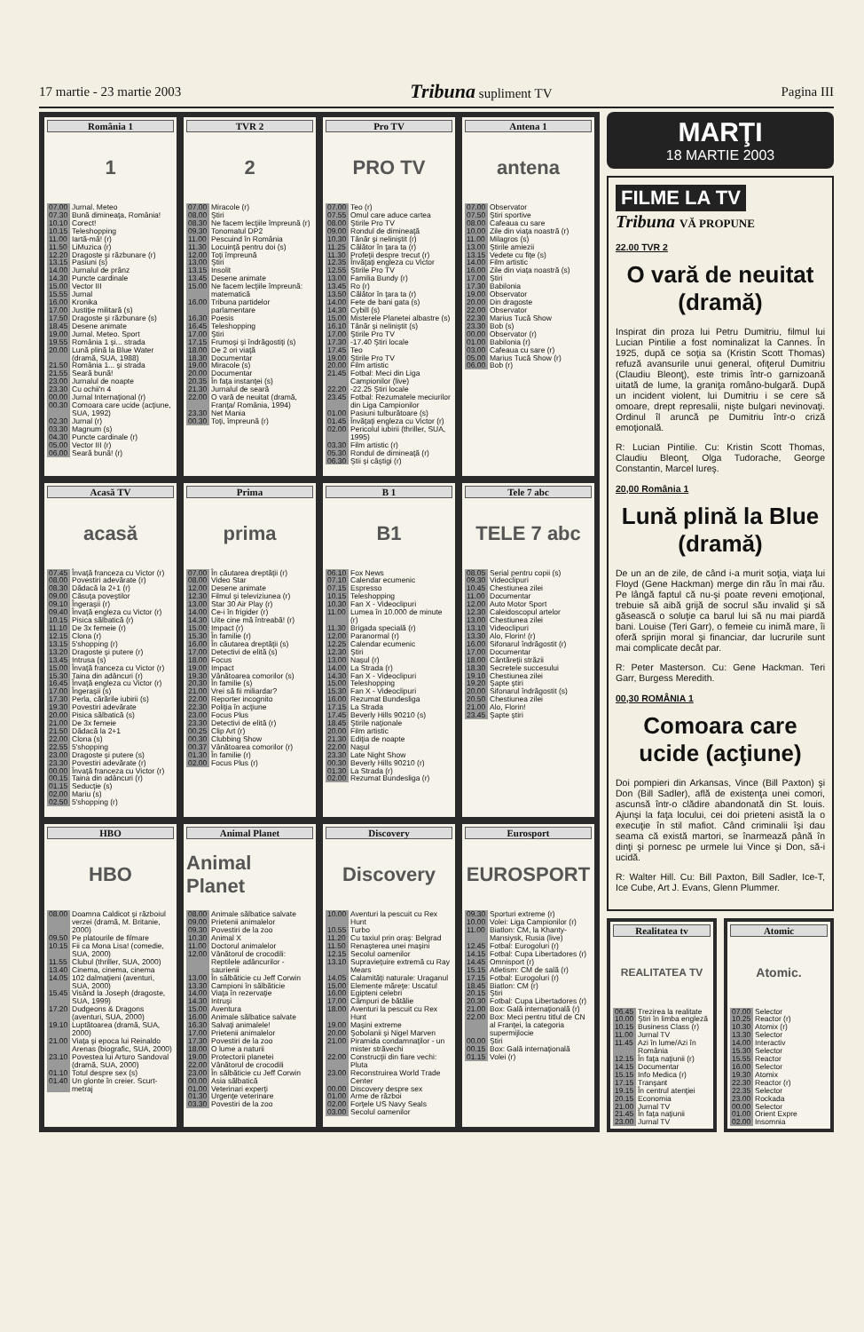17 martie - 23 martie 2003 Tribuna supliment TV Pagina III
România 1
1
| 07.00 | Jurnal. Meteo |
| 07.30 | Bună dimineaţa, România! |
| 10.10 | Corect! |
| 10.15 | Teleshopping |
| 11.00 | Iartă-mă! (r) |
| 11.50 | LiMuzica (r) |
| 12.20 | Dragoste şi răzbunare (r) |
| 13.15 | Pasiuni (s) |
| 14.00 | Jurnalul de prânz |
| 14.30 | Puncte cardinale |
| 15.00 | Vector III |
| 15.55 | Jurnal |
| 16.00 | Kronika |
| 17.00 | Justiţie militară (s) |
| 17.50 | Dragoste şi răzbunare (s) |
| 18.45 | Desene animate |
| 19.00 | Jurnal. Meteo. Sport |
| 19.55 | România 1 şi... strada |
| 20.00 | Lună plină la Blue Water (dramă, SUA, 1988) |
| 21.50 | România 1... şi strada |
| 21.55 | Seară bună! |
| 23.00 | Jurnalul de noapte |
| 23.30 | Cu ochii'n 4 |
| 00.00 | Jurnal Internaţional (r) |
| 00.30 | Comoara care ucide (acţiune, SUA, 1992) |
| 02.30 | Jurnal (r) |
| 03.30 | Magnum (s) |
| 04.30 | Puncte cardinale (r) |
| 05.00 | Vector III (r) |
| 06.00 | Seară bună! (r) |
TVR 2
2
| 07.00 | Miracole (r) |
| 08.00 | Ştiri |
| 08.30 | Ne facem lecţiile împreună (r) |
| 09.30 | Tonomatul DP2 |
| 11.00 | Pescuind în România |
| 11.30 | Locuinţă pentru doi (s) |
| 12.00 | Toţi împreună |
| 13.00 | Ştiri |
| 13.15 | Insolit |
| 13.45 | Desene animate |
| 15.00 | Ne facem lecţiile împreună: matematică |
| 16.00 | Tribuna partidelor parlamentare |
| 16.30 | Poesis |
| 16.45 | Teleshopping |
| 17.00 | Ştiri |
| 17.15 | Frumoşi şi îndrăgostiţi (s) |
| 18.00 | De 2 ori viaţă |
| 18.30 | Documentar |
| 19.00 | Miracole (s) |
| 20.00 | Documentar |
| 20.35 | În faţa instanţei (s) |
| 21.30 | Jurnalul de seară |
| 22.00 | O vară de neuitat (dramă, Franţa/ România, 1994) |
| 23.30 | Net Mania |
| 00.30 | Toţi, împreună (r) |
Pro TV
PRO TV
| 07.00 | Teo (r) |
| 07.55 | Omul care aduce cartea |
| 08.00 | Ştirile Pro TV |
| 09.00 | Rondul de dimineaţă |
| 10.30 | Tânăr şi neliniştit (r) |
| 11.25 | Călător în ţara ta (r) |
| 11.30 | Profeţii despre trecut (r) |
| 12.35 | Învăţaţi engleza cu Victor |
| 12.55 | Ştirile Pro TV |
| 13.00 | Familia Bundy (r) |
| 13.45 | Ro (r) |
| 13.50 | Călător în ţara ta (r) |
| 14.00 | Fete de bani gata (s) |
| 14.30 | Cybill (s) |
| 15.00 | Misterele Planetei albastre (s) |
| 16.10 | Tânăr şi neliniştit (s) |
| 17.00 | Ştirile Pro TV |
| 17.30 | -17.40 Ştiri locale |
| 17.45 | Teo |
| 19.00 | Ştirile Pro TV |
| 20.00 | Film artistic |
| 21.45 | Fotbal: Meci din Liga Campionilor (live) |
| 22.20 | -22.25 Ştiri locale |
| 23.45 | Fotbal: Rezumatele meciurilor din Liga Campionilor |
| 01.00 | Pasiuni tulburătoare (s) |
| 01.45 | Învăţaţi engleza cu Victor (r) |
| 02.00 | Pericolul iubirii (thriller, SUA, 1995) |
| 03.30 | Film artistic (r) |
| 05.30 | Rondul de dimineaţă (r) |
| 06.30 | Ştii şi câştigi (r) |
Antena 1
antena
| 07.00 | Observator |
| 07.50 | Ştiri sportive |
| 08.00 | Cafeaua cu sare |
| 10.00 | Zile din viaţa noastră (r) |
| 11.00 | Milagros (s) |
| 13.00 | Ştirile amiezii |
| 13.15 | Vedete cu fiţe (s) |
| 14.00 | Film artistic |
| 16.00 | Zile din viaţa noastră (s) |
| 17.00 | Ştiri |
| 17.30 | Babilonia |
| 19.00 | Observator |
| 20.00 | Din dragoste |
| 22.00 | Observator |
| 22.30 | Marius Tucă Show |
| 23.30 | Bob (s) |
| 00.00 | Observator (r) |
| 01.00 | Babilonia (r) |
| 03.00 | Cafeaua cu sare (r) |
| 05.00 | Marius Tucă Show (r) |
| 06.00 | Bob (r) |
Acasă TV
acasă
| 07.45 | Învaţă franceza cu Victor (r) |
| 08.00 | Povestiri adevărate (r) |
| 08.30 | Dădacă la 2+1 (r) |
| 09.00 | Căsuţa poveştilor |
| 09.10 | Îngeraşii (r) |
| 09.40 | Învaţă engleza cu Victor (r) |
| 10.15 | Pisica sălbatică (r) |
| 11.10 | De 3x femeie (r) |
| 12.15 | Clona (r) |
| 13.15 | 5'shopping (r) |
| 13.20 | Dragoste şi putere (r) |
| 13.45 | Intrusa (s) |
| 15.00 | Învaţă franceza cu Victor (r) |
| 15.30 | Taina din adâncuri (r) |
| 16.45 | Învaţă engleza cu Victor (r) |
| 17.00 | Îngeraşii (s) |
| 17.30 | Perla, cărările iubirii (s) |
| 19.30 | Povestiri adevărate |
| 20.00 | Pisica sălbatică (s) |
| 21.00 | De 3x femeie |
| 21.50 | Dădacă la 2+1 |
| 22.00 | Clona (s) |
| 22.55 | 5'shopping |
| 23.00 | Dragoste şi putere (s) |
| 23.30 | Povestiri adevărate (r) |
| 00.00 | Învaţă franceza cu Victor (r) |
| 00.15 | Taina din adâncuri (r) |
| 01.15 | Seducţie (s) |
| 02.00 | Mariu (s) |
| 02.50 | 5'shopping (r) |
Prima
prima
| 07.00 | În căutarea dreptăţii (r) |
| 08.00 | Video Star |
| 12.00 | Desene animate |
| 12.30 | Filmul şi televiziunea (r) |
| 13.00 | Star 30 Air Play (r) |
| 14.00 | Ce-i în frigider (r) |
| 14.30 | Uite cine mă întreabă! (r) |
| 15.00 | Impact (r) |
| 15.30 | În familie (r) |
| 16.00 | În căutarea dreptăţii (s) |
| 17.00 | Detectivi de elită (s) |
| 18.00 | Focus |
| 19.00 | Impact |
| 19.30 | Vânătoarea comorilor (s) |
| 20.30 | În familie (s) |
| 21.00 | Vrei să fii miliardar? |
| 22.00 | Reporter incognito |
| 22.30 | Poliţia în acţiune |
| 23.00 | Focus Plus |
| 23.30 | Detectivi de elită (r) |
| 00.25 | Clip Art (r) |
| 00.30 | Clubbing Show |
| 00.37 | Vânătoarea comorilor (r) |
| 01.30 | În familie (r) |
| 02.00 | Focus Plus (r) |
B 1
B1
| 06.10 | Fox News |
| 07.10 | Calendar ecumenic |
| 07.15 | Espresso |
| 10.15 | Teleshopping |
| 10.30 | Fan X - Videoclipuri |
| 11.00 | Lumea în 10.000 de minute (r) |
| 11.30 | Brigada specială (r) |
| 12.00 | Paranormal (r) |
| 12.25 | Calendar ecumenic |
| 12.30 | Ştiri |
| 13.00 | Naşul (r) |
| 14.00 | La Strada (r) |
| 14.30 | Fan X - Videoclipuri |
| 15.00 | Teleshopping |
| 15.30 | Fan X - Videoclipuri |
| 16.00 | Rezumat Bundesliga |
| 17.15 | La Strada |
| 17.45 | Beverly Hills 90210 (s) |
| 18.45 | Ştirile naţionale |
| 20.00 | Film artistic |
| 21.30 | Ediţia de noapte |
| 22.00 | Naşul |
| 23.30 | Late Night Show |
| 00.30 | Beverly Hills 90210 (r) |
| 01.30 | La Strada (r) |
| 02.00 | Rezumat Bundesliga (r) |
Tele 7 abc
TELE 7 abc
| 08.05 | Serial pentru copii (s) |
| 09.30 | Videoclipuri |
| 10.45 | Chestiunea zilei |
| 11.00 | Documentar |
| 12.00 | Auto Motor Sport |
| 12.30 | Caleidoscopul artelor |
| 13.00 | Chestiunea zilei |
| 13.10 | Videoclipuri |
| 13.30 | Alo, Florin! (r) |
| 16.00 | Sifonarul îndrăgostit (r) |
| 17.00 | Documentar |
| 18.00 | Cântăreţii străzii |
| 18.30 | Secretele succesului |
| 19.10 | Chestiunea zilei |
| 19.20 | Şapte ştiri |
| 20.00 | Sifonarul îndrăgostit (s) |
| 20.50 | Chestiunea zilei |
| 21.00 | Alo, Florin! |
| 23.45 | Şapte ştiri |
HBO
HBO
| 08.00 | Doamna Caldicot şi războiul verzei (dramă, M. Britanie, 2000) |
| 09.50 | Pe platourile de filmare |
| 10.15 | Fii ca Mona Lisa! (comedie, SUA, 2000) |
| 11.55 | Clubul (thriller, SUA, 2000) |
| 13.40 | Cinema, cinema, cinema |
| 14.05 | 102 dalmaţieni (aventuri, SUA, 2000) |
| 15.45 | Visând la Joseph (dragoste, SUA, 1999) |
| 17.20 | Dudgeons & Dragons (aventuri, SUA, 2000) |
| 19.10 | Luptătoarea (dramă, SUA, 2000) |
| 21.00 | Viaţa şi epoca lui Reinaldo Arenas (biografic, SUA, 2000) |
| 23.10 | Povestea lui Arturo Sandoval (dramă, SUA, 2000) |
| 01.10 | Totul despre sex (s) |
| 01.40 | Un glonte în creier. Scurt-metraj |
Animal Planet
Animal Planet
| 08.00 | Animale sălbatice salvate |
| 09.00 | Prietenii animalelor |
| 09.30 | Povestiri de la zoo |
| 10.30 | Animal X |
| 11.00 | Doctorul animalelor |
| 12.00 | Vânătorul de crocodili: Reptilele adâncurilor - saurienii |
| 13.00 | În sălbăticie cu Jeff Corwin |
| 13.30 | Campioni în sălbăticie |
| 14.00 | Viaţa în rezervaţie |
| 14.30 | Intruşi |
| 15.00 | Aventura |
| 16.00 | Animale sălbatice salvate |
| 16.30 | Salvaţi animalele! |
| 17.00 | Prietenii animalelor |
| 17.30 | Povestiri de la zoo |
| 18.00 | O lume a naturii |
| 19.00 | Protectorii planetei |
| 22.00 | Vânătorul de crocodili |
| 23.00 | În sălbăticie cu Jeff Corwin |
| 00.00 | Asia sălbatică |
| 01.00 | Veterinari experţi |
| 01.30 | Urgenţe veterinare |
| 03.30 | Povestiri de la zoo |
Discovery
Discovery
| 10.00 | Aventuri la pescuit cu Rex Hunt |
| 10.55 | Turbo |
| 11.20 | Cu taxiul prin oraş: Belgrad |
| 11.50 | Renaşterea unei maşini |
| 12.15 | Secolul oamenilor |
| 13.10 | Supravieţuire extremă cu Ray Mears |
| 14.05 | Calamităţi naturale: Uraganul |
| 15.00 | Elemente măreţe: Uscatul |
| 16.00 | Egipteni celebri |
| 17.00 | Câmpuri de bătălie |
| 18.00 | Aventuri la pescuit cu Rex Hunt |
| 19.00 | Maşini extreme |
| 20.00 | Şobolanii şi Nigel Marven |
| 21.00 | Piramida condamnaţilor - un mister străvechi |
| 22.00 | Construcţii din fiare vechi: Pluta |
| 23.00 | Reconstruirea World Trade Center |
| 00.00 | Discovery despre sex |
| 01.00 | Arme de război |
| 02.00 | Forţele US Navy Seals |
| 03.00 | Secolul oamenilor |
Eurosport
EUROSPORT
| 09.30 | Sporturi extreme (r) |
| 10.00 | Volei: Liga Campionilor (r) |
| 11.00 | Biatlon: CM, la Khanty-Mansiysk, Rusia (live) |
| 12.45 | Fotbal: Eurogoluri (r) |
| 14.15 | Fotbal: Cupa Libertadores (r) |
| 14.45 | Omnisport (r) |
| 15.15 | Atletism: CM de sală (r) |
| 17.15 | Fotbal: Eurogoluri (r) |
| 18.45 | Biatlon: CM (r) |
| 20.15 | Ştiri |
| 20.30 | Fotbal: Cupa Libertadores (r) |
| 21.00 | Box: Gală internaţională (r) |
| 22.00 | Box: Meci pentru titlul de CN al Franţei, la categoria supermijlocie |
| 00.00 | Ştiri |
| 00.15 | Box: Gală internaţională |
| 01.15 | Volei (r) |
MARŢI
18 MARTIE 2003
FILME LA TV
Tribuna VĂ PROPUNE
22.00 TVR 2
O vară de neuitat (dramă)
Inspirat din proza lui Petru Dumitriu, filmul lui Lucian Pintilie a fost nominalizat la Cannes. În 1925, după ce soţia sa (Kristin Scott Thomas) refuză avansurile unui general, ofiţerul Dumitriu (Claudiu Bleonţ), este trimis într-o garnizoană uitată de lume, la graniţa româno-bulgară. După un incident violent, lui Dumitriu i se cere să omoare, drept represalii, nişte bulgari nevinovaţi. Ordinul îl aruncă pe Dumitriu într-o criză emoţională.
R: Lucian Pintilie. Cu: Kristin Scott Thomas, Claudiu Bleonţ, Olga Tudorache, George Constantin, Marcel Iureş.
20,00 România 1
Lună plină la Blue (dramă)
De un an de zile, de când i-a murit soţia, viaţa lui Floyd (Gene Hackman) merge din rău în mai rău. Pe lângă faptul că nu-şi poate reveni emoţional, trebuie să aibă grijă de socrul său invalid şi să găsească o soluţie ca barul lui să nu mai piardă bani. Louise (Teri Garr), o femeie cu inimă mare, îi oferă sprijin moral şi financiar, dar lucrurile sunt mai complicate decât par.
R: Peter Masterson. Cu: Gene Hackman. Teri Garr, Burgess Meredith.
00,30 ROMÂNIA 1
Comoara care ucide (acţiune)
Doi pompieri din Arkansas, Vince (Bill Paxton) şi Don (Bill Sadler), află de existenţa unei comori, ascunsă într-o clădire abandonată din St. louis. Ajunşi la faţa locului, cei doi prieteni asistă la o execuţie în stil mafiot. Când criminalii îşi dau seama că există martori, se înarmează până în dinţi şi pornesc pe urmele lui Vince şi Don, să-i ucidă.
R: Walter Hill. Cu: Bill Paxton, Bill Sadler, Ice-T, Ice Cube, Art J. Evans, Glenn Plummer.
Realitatea tv
REALITATEA TV
| 06.45 | Trezirea la realitate |
| 10.00 | Ştiri în limba engleză |
| 10.15 | Business Class (r) |
| 11.00 | Jurnal TV |
| 11.45 | Azi în lume/Azi în România |
| 12.15 | În faţa naţiunii (r) |
| 14.15 | Documentar |
| 15.15 | Info Medica (r) |
| 17.15 | Tranşant |
| 19.15 | În centrul atenţiei |
| 20.15 | Economia |
| 21.00 | Jurnal TV |
| 21.45 | În faţa naţiunii |
| 23.00 | Jurnal TV |
Atomic
Atomic.
| 07.00 | Selector |
| 10.25 | Reactor (r) |
| 10.30 | Atomix (r) |
| 13.30 | Selector |
| 14.00 | Interactiv |
| 15.30 | Selector |
| 15.55 | Reactor |
| 16.00 | Selector |
| 19.30 | Atomix |
| 22.30 | Reactor (r) |
| 22.35 | Selector |
| 23.00 | Rockada |
| 00.00 | Selector |
| 01.00 | Orient Expre |
| 02.00 | Insomnia |